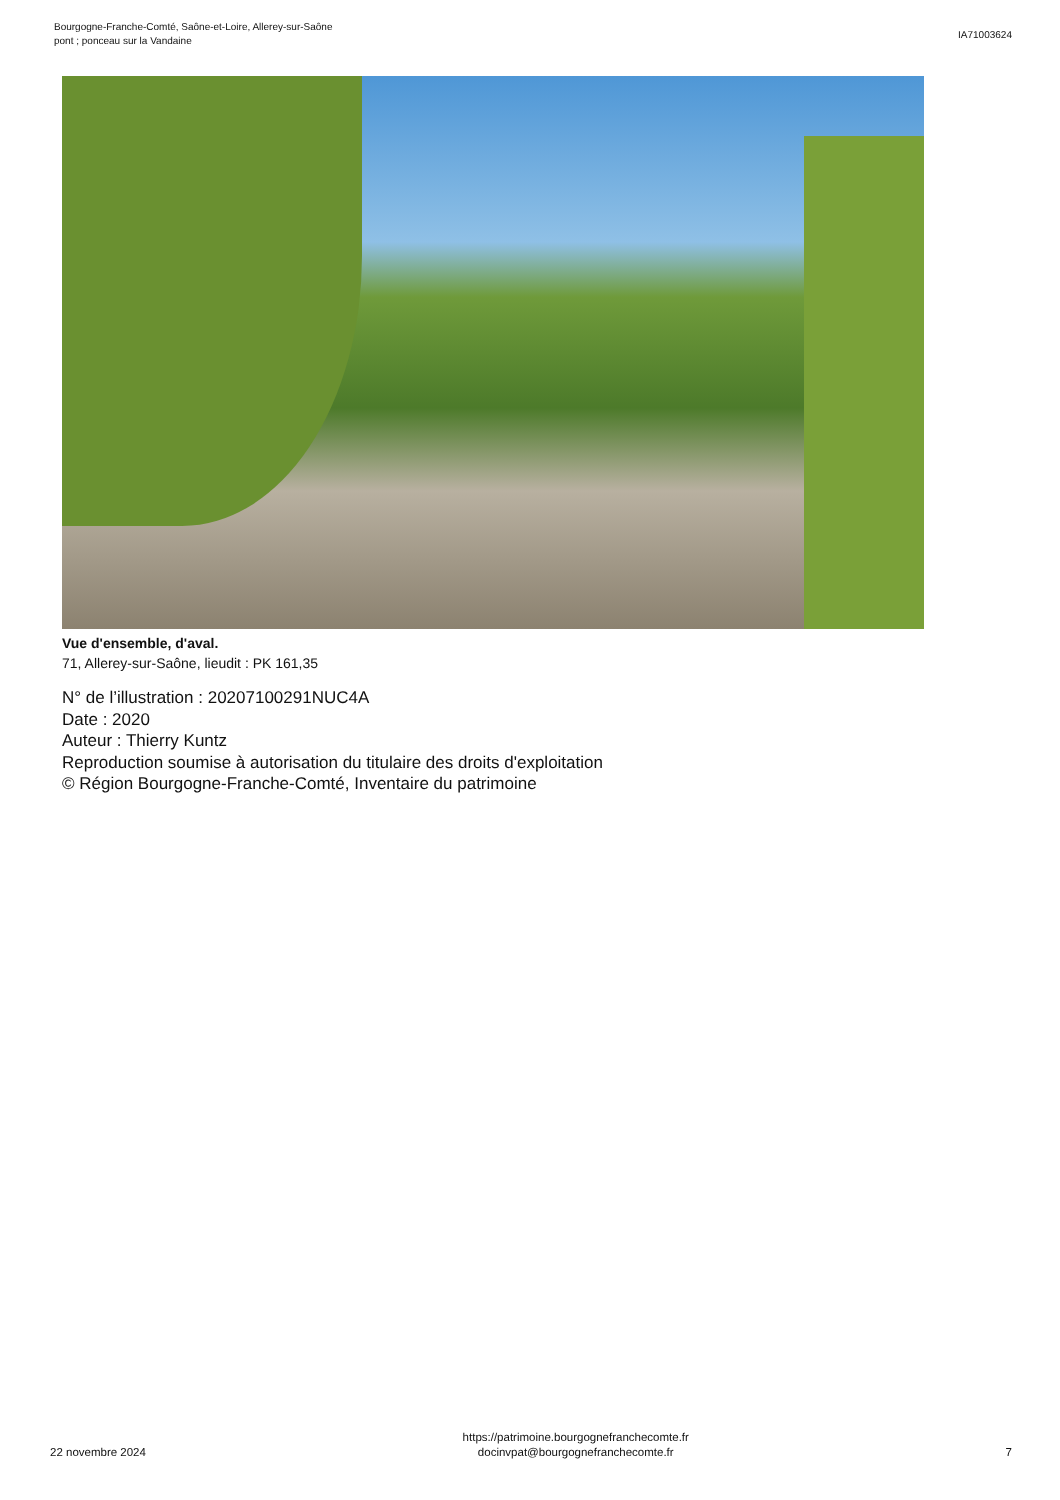Bourgogne-Franche-Comté, Saône-et-Loire, Allerey-sur-Saône
pont ; ponceau sur la Vandaine
IA71003624
Vue d'ensemble, d'aval.
71, Allerey-sur-Saône, lieudit : PK 161,35
N° de l’illustration : 20207100291NUC4A
Date : 2020
Auteur : Thierry Kuntz
Reproduction soumise à autorisation du titulaire des droits d'exploitation
© Région Bourgogne-Franche-Comté, Inventaire du patrimoine
22 novembre 2024
https://patrimoine.bourgognefranchecomte.fr
docinvpat@bourgognefranchecomte.fr
7